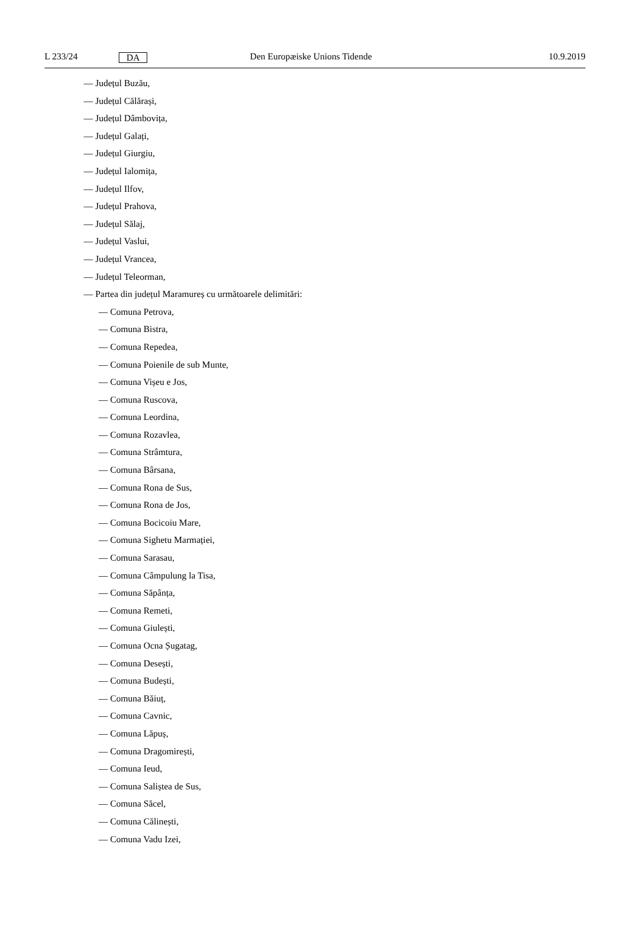L 233/24 DA Den Europæiske Unions Tidende 10.9.2019
— Județul Buzău,
— Județul Călărași,
— Județul Dâmbovița,
— Județul Galați,
— Județul Giurgiu,
— Județul Ialomița,
— Județul Ilfov,
— Județul Prahova,
— Județul Sălaj,
— Județul Vaslui,
— Județul Vrancea,
— Județul Teleorman,
— Partea din județul Maramureș cu următoarele delimitări:
— Comuna Petrova,
— Comuna Bistra,
— Comuna Repedea,
— Comuna Poienile de sub Munte,
— Comuna Vișeu e Jos,
— Comuna Ruscova,
— Comuna Leordina,
— Comuna Rozavlea,
— Comuna Strâmtura,
— Comuna Bârsana,
— Comuna Rona de Sus,
— Comuna Rona de Jos,
— Comuna Bocicoiu Mare,
— Comuna Sighetu Marmației,
— Comuna Sarasau,
— Comuna Câmpulung la Tisa,
— Comuna Săpânța,
— Comuna Remeti,
— Comuna Giulești,
— Comuna Ocna Șugatag,
— Comuna Desești,
— Comuna Budești,
— Comuna Băiuț,
— Comuna Cavnic,
— Comuna Lăpuș,
— Comuna Dragomirești,
— Comuna Ieud,
— Comuna Saliștea de Sus,
— Comuna Săcel,
— Comuna Călinești,
— Comuna Vadu Izei,